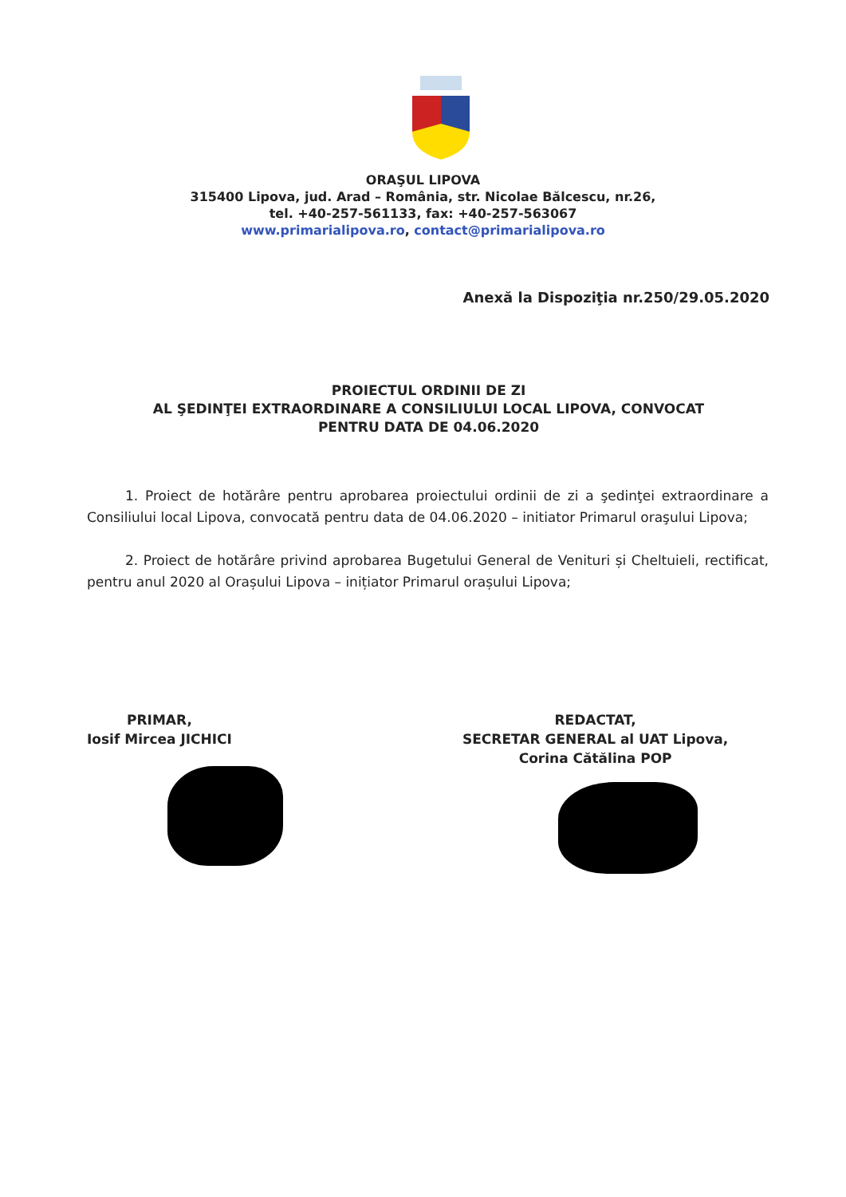ORAŞUL LIPOVA
315400 Lipova, jud. Arad – România, str. Nicolae Bălcescu, nr.26,
tel. +40-257-561133, fax: +40-257-563067
www.primarialipova.ro, contact@primarialipova.ro
Anexă la Dispoziţia nr.250/29.05.2020
PROIECTUL ORDINII DE ZI
AL ŞEDINŢEI EXTRAORDINARE A CONSILIULUI LOCAL LIPOVA, CONVOCAT
PENTRU DATA DE 04.06.2020
1. Proiect de hotărâre pentru aprobarea proiectului ordinii de zi a şedinţei extraordinare a Consiliului local Lipova, convocată pentru data de 04.06.2020 – initiator Primarul oraşului Lipova;
2. Proiect de hotărâre privind aprobarea Bugetului General de Venituri și Cheltuieli, rectificat, pentru anul 2020 al Orașului Lipova – inițiator Primarul orașului Lipova;
PRIMAR,
Iosif Mircea JICHICI
REDACTAT,
SECRETAR GENERAL al UAT Lipova,
Corina Cătălina POP